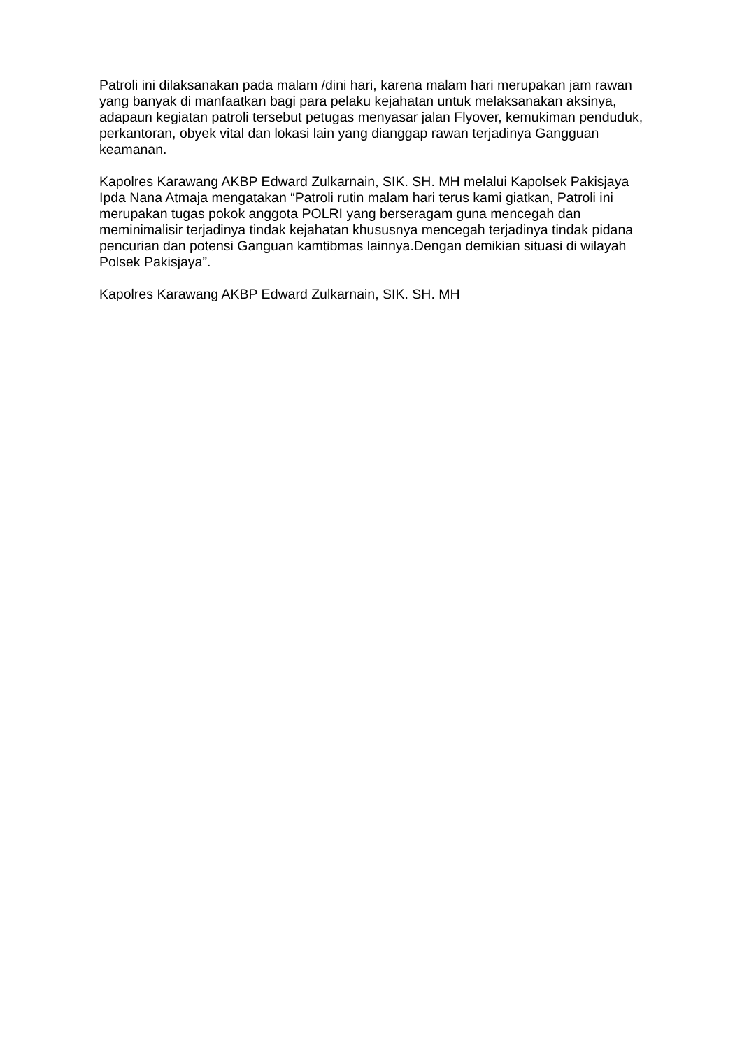Patroli ini dilaksanakan pada malam /dini hari, karena malam hari merupakan jam rawan yang banyak di manfaatkan bagi para pelaku kejahatan untuk melaksanakan aksinya, adapaun kegiatan patroli tersebut petugas menyasar jalan Flyover, kemukiman penduduk, perkantoran, obyek vital dan lokasi lain yang dianggap rawan terjadinya Gangguan keamanan.
Kapolres Karawang AKBP Edward Zulkarnain, SIK. SH. MH melalui Kapolsek Pakisjaya Ipda Nana Atmaja mengatakan “Patroli rutin malam hari terus kami giatkan, Patroli ini merupakan tugas pokok anggota POLRI yang berseragam guna mencegah dan meminimalisir terjadinya tindak kejahatan khususnya mencegah terjadinya tindak pidana pencurian dan potensi Ganguan kamtibmas lainnya.Dengan demikian situasi di wilayah Polsek Pakisjaya”.
Kapolres Karawang AKBP Edward Zulkarnain, SIK. SH. MH